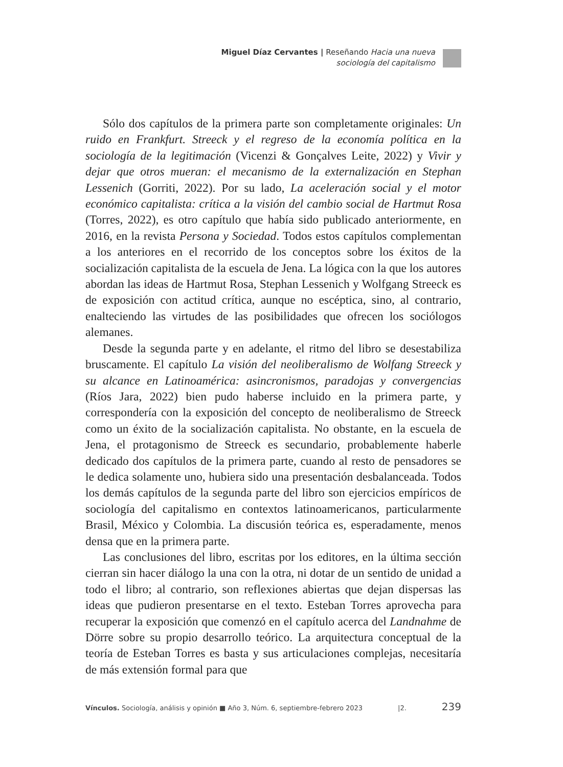Miguel Díaz Cervantes | Reseñando Hacia una nueva
sociología del capitalismo
Sólo dos capítulos de la primera parte son completamente originales: Un ruido en Frankfurt. Streeck y el regreso de la economía política en la sociología de la legitimación (Vicenzi & Gonçalves Leite, 2022) y Vivir y dejar que otros mueran: el mecanismo de la externalización en Stephan Lessenich (Gorriti, 2022). Por su lado, La aceleración social y el motor económico capitalista: crítica a la visión del cambio social de Hartmut Rosa (Torres, 2022), es otro capítulo que había sido publicado anteriormente, en 2016, en la revista Persona y Sociedad. Todos estos capítulos complementan a los anteriores en el recorrido de los conceptos sobre los éxitos de la socialización capitalista de la escuela de Jena. La lógica con la que los autores abordan las ideas de Hartmut Rosa, Stephan Lessenich y Wolfgang Streeck es de exposición con actitud crítica, aunque no escéptica, sino, al contrario, enalteciendo las virtudes de las posibilidades que ofrecen los sociólogos alemanes.
Desde la segunda parte y en adelante, el ritmo del libro se desestabiliza bruscamente. El capítulo La visión del neoliberalismo de Wolfang Streeck y su alcance en Latinoamérica: asincronismos, paradojas y convergencias (Ríos Jara, 2022) bien pudo haberse incluido en la primera parte, y correspondería con la exposición del concepto de neoliberalismo de Streeck como un éxito de la socialización capitalista. No obstante, en la escuela de Jena, el protagonismo de Streeck es secundario, probablemente haberle dedicado dos capítulos de la primera parte, cuando al resto de pensadores se le dedica solamente uno, hubiera sido una presentación desbalanceada. Todos los demás capítulos de la segunda parte del libro son ejercicios empíricos de sociología del capitalismo en contextos latinoamericanos, particularmente Brasil, México y Colombia. La discusión teórica es, esperadamente, menos densa que en la primera parte.
Las conclusiones del libro, escritas por los editores, en la última sección cierran sin hacer diálogo la una con la otra, ni dotar de un sentido de unidad a todo el libro; al contrario, son reflexiones abiertas que dejan dispersas las ideas que pudieron presentarse en el texto. Esteban Torres aprovecha para recuperar la exposición que comenzó en el capítulo acerca del Landnahme de Dörre sobre su propio desarrollo teórico. La arquitectura conceptual de la teoría de Esteban Torres es basta y sus articulaciones complejas, necesitaría de más extensión formal para que
Vínculos. Sociología, análisis y opinión ■ Año 3, Núm. 6, septiembre-febrero 2023 |2. 239